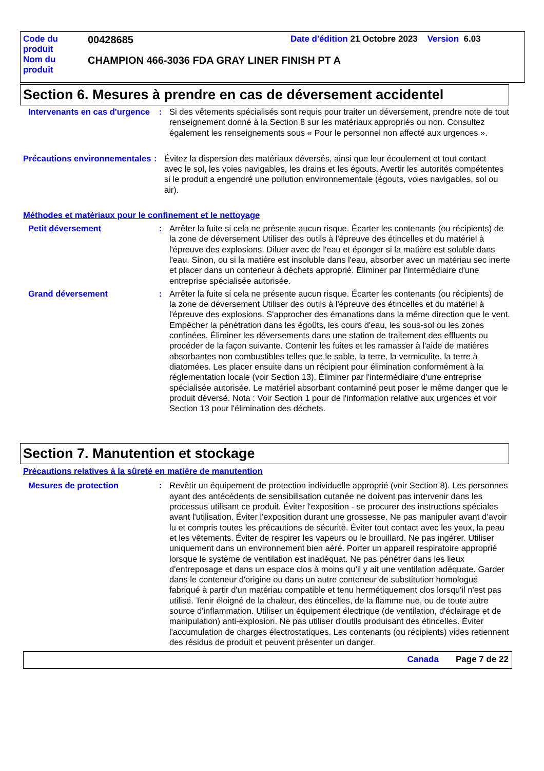Code du
produit
00428685
Date d'édition 21 Octobre 2023 Version 6.03
Nom du
produit
CHAMPION 466-3036 FDA GRAY LINER FINISH PT A
Section 6. Mesures à prendre en cas de déversement accidentel
Intervenants en cas d'urgence
: Si des vêtements spécialisés sont requis pour traiter un déversement, prendre note de tout renseignement donné à la Section 8 sur les matériaux appropriés ou non. Consultez également les renseignements sous « Pour le personnel non affecté aux urgences ».
Précautions environnementales
: Évitez la dispersion des matériaux déversés, ainsi que leur écoulement et tout contact avec le sol, les voies navigables, les drains et les égouts. Avertir les autorités compétentes si le produit a engendré une pollution environnementale (égouts, voies navigables, sol ou air).
Méthodes et matériaux pour le confinement et le nettoyage
Petit déversement : Arrêter la fuite si cela ne présente aucun risque. Écarter les contenants (ou récipients) de la zone de déversement Utiliser des outils à l'épreuve des étincelles et du matériel à l'épreuve des explosions. Diluer avec de l'eau et éponger si la matière est soluble dans l'eau. Sinon, ou si la matière est insoluble dans l'eau, absorber avec un matériau sec inerte et placer dans un conteneur à déchets approprié. Éliminer par l'intermédiaire d'une entreprise spécialisée autorisée.
Grand déversement : Arrêter la fuite si cela ne présente aucun risque. Écarter les contenants (ou récipients) de la zone de déversement Utiliser des outils à l'épreuve des étincelles et du matériel à l'épreuve des explosions. S'approcher des émanations dans la même direction que le vent. Empêcher la pénétration dans les égoûts, les cours d'eau, les sous-sol ou les zones confinées. Éliminer les déversements dans une station de traitement des effluents ou procéder de la façon suivante. Contenir les fuites et les ramasser à l'aide de matières absorbantes non combustibles telles que le sable, la terre, la vermiculite, la terre à diatomées. Les placer ensuite dans un récipient pour élimination conformément à la réglementation locale (voir Section 13). Éliminer par l'intermédiaire d'une entreprise spécialisée autorisée. Le matériel absorbant contaminé peut poser le même danger que le produit déversé. Nota : Voir Section 1 pour de l'information relative aux urgences et voir Section 13 pour l'élimination des déchets.
Section 7. Manutention et stockage
Précautions relatives à la sûreté en matière de manutention
Mesures de protection : Revêtir un équipement de protection individuelle approprié (voir Section 8). Les personnes ayant des antécédents de sensibilisation cutanée ne doivent pas intervenir dans les processus utilisant ce produit. Éviter l'exposition - se procurer des instructions spéciales avant l'utilisation. Éviter l'exposition durant une grossesse. Ne pas manipuler avant d’avoir lu et compris toutes les précautions de sécurité. Éviter tout contact avec les yeux, la peau et les vêtements. Éviter de respirer les vapeurs ou le brouillard. Ne pas ingérer. Utiliser uniquement dans un environnement bien aéré. Porter un appareil respiratoire approprié lorsque le système de ventilation est inadéquat. Ne pas pénétrer dans les lieux d'entreposage et dans un espace clos à moins qu'il y ait une ventilation adéquate. Garder dans le conteneur d'origine ou dans un autre conteneur de substitution homologué fabriqué à partir d'un matériau compatible et tenu hermétiquement clos lorsqu'il n'est pas utilisé. Tenir éloigné de la chaleur, des étincelles, de la flamme nue, ou de toute autre source d'inflammation. Utiliser un équipement électrique (de ventilation, d'éclairage et de manipulation) anti-explosion. Ne pas utiliser d'outils produisant des étincelles. Éviter l'accumulation de charges électrostatiques. Les contenants (ou récipients) vides retiennent des résidus de produit et peuvent présenter un danger.
Canada Page 7 de 22